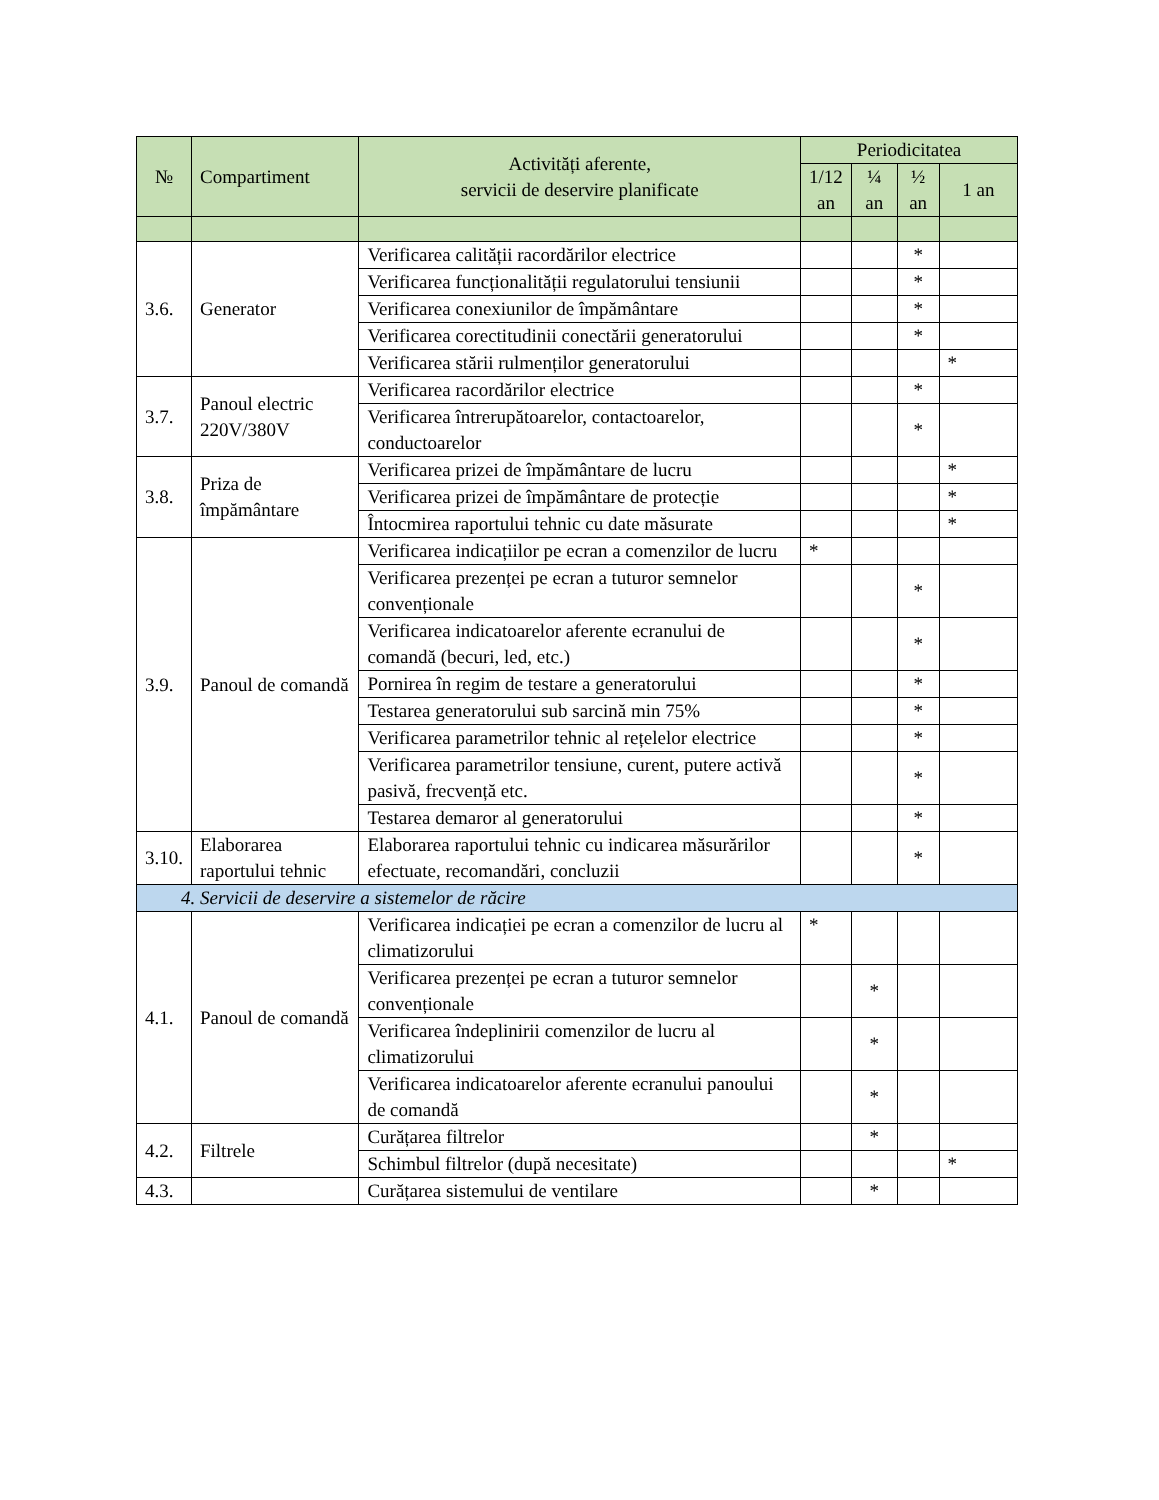| № | Compartiment | Activități aferente, servicii de deservire planificate | Periodicitatea | | | |
| --- | --- | --- | --- | --- | --- | --- |
| | | | 1/12 an | ¼ an | ½ an | 1 an |
| 3.6. | Generator | Verificarea calității racordărilor electrice | | | * | |
| | | Verificarea funcționalității regulatorului tensiunii | | | * | |
| | | Verificarea conexiunilor de împământare | | | * | |
| | | Verificarea corectitudinii conectării generatorului | | | * | |
| | | Verificarea stării rulmenților generatorului | | | | * |
| 3.7. | Panoul electric 220V/380V | Verificarea racordărilor electrice | | | * | |
| | | Verificarea întrerupătoarelor, contactoarelor, conductoarelor | | | * | |
| 3.8. | Priza de împământare | Verificarea prizei de împământare de lucru | | | | * |
| | | Verificarea prizei de împământare de protecție | | | | * |
| | | Întocmirea raportului tehnic cu date măsurate | | | | * |
| 3.9. | Panoul de comandă | Verificarea indicațiilor pe ecran a comenzilor de lucru | * | | | |
| | | Verificarea prezenței pe ecran a tuturor semnelor convenționale | | | * | |
| | | Verificarea indicatoarelor aferente ecranului de comandă (becuri, led, etc.) | | | * | |
| | | Pornirea în regim de testare a generatorului | | | * | |
| | | Testarea generatorului sub sarcină min 75% | | | * | |
| | | Verificarea parametrilor tehnic al rețelelor electrice | | | * | |
| | | Verificarea parametrilor tensiune, curent, putere activă pasivă, frecvență etc. | | | * | |
| | | Testarea demaror al generatorului | | | * | |
| 3.10. | Elaborarea raportului tehnic | Elaborarea raportului tehnic cu indicarea măsurărilor efectuate, recomandări, concluzii | | | * | |
| 4. Servicii de deservire a sistemelor de răcire | | | | | | |
| 4.1. | Panoul de comandă | Verificarea indicației pe ecran a comenzilor de lucru al climatizorului | * | | | |
| | | Verificarea prezenței pe ecran a tuturor semnelor convenționale | | * | | |
| | | Verificarea îndeplinirii comenzilor de lucru al climatizorului | | * | | |
| | | Verificarea indicatoarelor aferente ecranului panoului de comandă | | * | | |
| 4.2. | Filtrele | Curățarea filtrelor | | * | | |
| | | Schimbul filtrelor (după necesitate) | | | | * |
| 4.3. | | Curățarea sistemului de ventilare | | * | | |